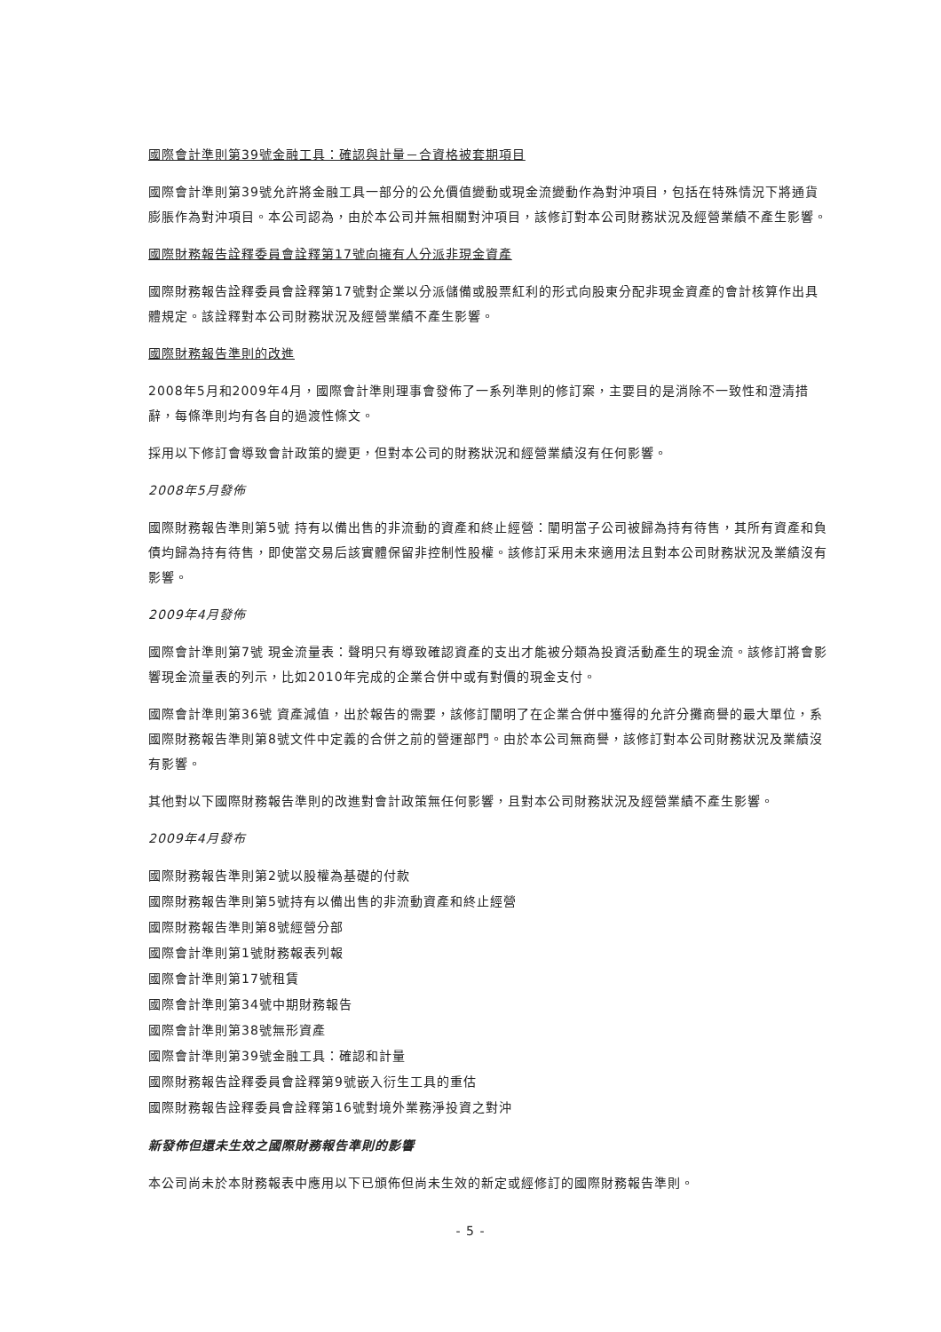國際會計準則第39號金融工具：確認與計量－合資格被套期項目
國際會計準則第39號允許將金融工具一部分的公允價值變動或現金流變動作為對沖項目，包括在特殊情況下將通貨膨脹作為對沖項目。本公司認為，由於本公司并無相關對沖項目，該修訂對本公司財務狀況及經營業績不產生影響。
國際財務報告詮釋委員會詮釋第17號向擁有人分派非現金資產
國際財務報告詮釋委員會詮釋第17號對企業以分派儲備或股票紅利的形式向股東分配非現金資產的會計核算作出具體規定。該詮釋對本公司財務狀況及經營業績不產生影響。
國際財務報告準則的改進
2008年5月和2009年4月，國際會計準則理事會發佈了一系列準則的修訂案，主要目的是消除不一致性和澄清措辭，每條準則均有各自的過渡性條文。
採用以下修訂會導致會計政策的變更，但對本公司的財務狀況和經營業績沒有任何影響。
2008年5月發佈
國際財務報告準則第5號 持有以備出售的非流動的資產和終止經營：闡明當子公司被歸為持有待售，其所有資產和負債均歸為持有待售，即使當交易后該實體保留非控制性股權。該修訂采用未來適用法且對本公司財務狀況及業績沒有影響。
2009年4月發佈
國際會計準則第7號 現金流量表：聲明只有導致確認資產的支出才能被分類為投資活動產生的現金流。該修訂將會影響現金流量表的列示，比如2010年完成的企業合併中或有對價的現金支付。
國際會計準則第36號 資產減值，出於報告的需要，該修訂闡明了在企業合併中獲得的允許分攤商譽的最大單位，系國際財務報告準則第8號文件中定義的合併之前的營運部門。由於本公司無商譽，該修訂對本公司財務狀況及業績沒有影響。
其他對以下國際財務報告準則的改進對會計政策無任何影響，且對本公司財務狀況及經營業績不產生影響。
2009年4月發布
國際財務報告準則第2號以股權為基礎的付款
國際財務報告準則第5號持有以備出售的非流動資產和終止經營
國際財務報告準則第8號經營分部
國際會計準則第1號財務報表列報
國際會計準則第17號租賃
國際會計準則第34號中期財務報告
國際會計準則第38號無形資產
國際會計準則第39號金融工具：確認和計量
國際財務報告詮釋委員會詮釋第9號嵌入衍生工具的重估
國際財務報告詮釋委員會詮釋第16號對境外業務淨投資之對沖
新發佈但還未生效之國際財務報告準則的影響
本公司尚未於本財務報表中應用以下已頒佈但尚未生效的新定或經修訂的國際財務報告準則。
- 5 -